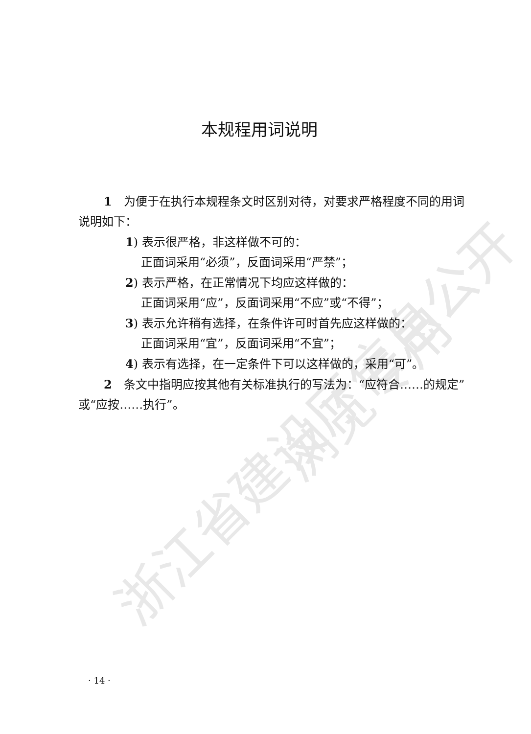浙江省建设厅信息公开 浏览专用
本规程用词说明
1　为便于在执行本规程条文时区别对待，对要求严格程度不同的用词说明如下：
1) 表示很严格，非这样做不可的：
正面词采用“必须”，反面词采用“严禁”；
2) 表示严格，在正常情况下均应这样做的：
正面词采用“应”，反面词采用“不应”或“不得”；
3) 表示允许稍有选择，在条件许可时首先应这样做的：
正面词采用“宜”，反面词采用“不宜”；
4) 表示有选择，在一定条件下可以这样做的，采用“可”。
2　条文中指明应按其他有关标准执行的写法为：“应符合……的规定”或“应按……执行”。
· 14 ·